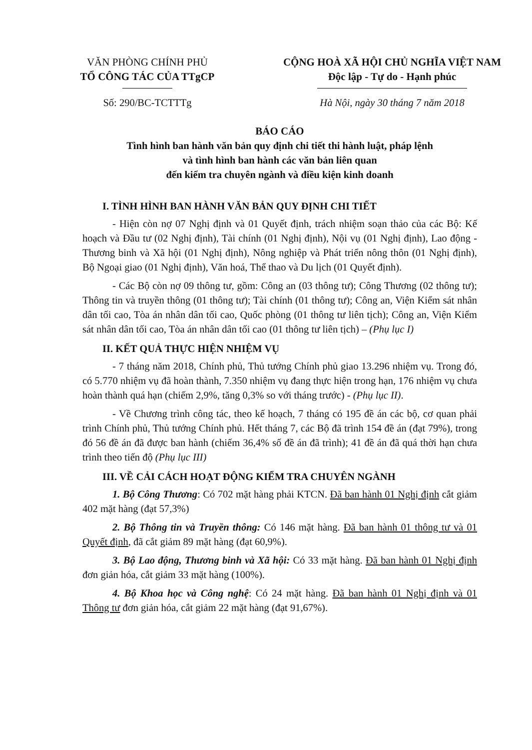VĂN PHÒNG CHÍNH PHỦ
TỔ CÔNG TÁC CỦA TTgCP
CỘNG HOÀ XÃ HỘI CHỦ NGHĨA VIỆT NAM
Độc lập - Tự do - Hạnh phúc
Số: 290/BC-TCTTTg Hà Nội, ngày 30 tháng 7 năm 2018
BÁO CÁO
Tình hình ban hành văn bản quy định chi tiết thi hành luật, pháp lệnh
và tình hình ban hành các văn bản liên quan
đến kiểm tra chuyên ngành và điều kiện kinh doanh
I. TÌNH HÌNH BAN HÀNH VĂN BẢN QUY ĐỊNH CHI TIẾT
- Hiện còn nợ 07 Nghị định và 01 Quyết định, trách nhiệm soạn thảo của các Bộ: Kế hoạch và Đầu tư (02 Nghị định), Tài chính (01 Nghị định), Nội vụ (01 Nghị định), Lao động - Thương binh và Xã hội (01 Nghị định), Nông nghiệp và Phát triển nông thôn (01 Nghị định), Bộ Ngoại giao (01 Nghị định), Văn hoá, Thể thao và Du lịch (01 Quyết định).
- Các Bộ còn nợ 09 thông tư, gồm: Công an (03 thông tư); Công Thương (02 thông tư); Thông tin và truyền thông (01 thông tư); Tài chính (01 thông tư); Công an, Viện Kiểm sát nhân dân tối cao, Tòa án nhân dân tối cao, Quốc phòng (01 thông tư liên tịch); Công an, Viện Kiểm sát nhân dân tối cao, Tòa án nhân dân tối cao (01 thông tư liên tịch) – (Phụ lục I)
II. KẾT QUẢ THỰC HIỆN NHIỆM VỤ
- 7 tháng năm 2018, Chính phủ, Thủ tướng Chính phủ giao 13.296 nhiệm vụ. Trong đó, có 5.770 nhiệm vụ đã hoàn thành, 7.350 nhiệm vụ đang thực hiện trong hạn, 176 nhiệm vụ chưa hoàn thành quá hạn (chiếm 2,9%, tăng 0,3% so với tháng trước) - (Phụ lục II).
- Về Chương trình công tác, theo kế hoạch, 7 tháng có 195 đề án các bộ, cơ quan phải trình Chính phủ, Thủ tướng Chính phủ. Hết tháng 7, các Bộ đã trình 154 đề án (đạt 79%), trong đó 56 đề án đã được ban hành (chiếm 36,4% số đề án đã trình); 41 đề án đã quá thời hạn chưa trình theo tiến độ (Phụ lục III)
III. VỀ CẢI CÁCH HOẠT ĐỘNG KIỂM TRA CHUYÊN NGÀNH
1. Bộ Công Thương: Có 702 mặt hàng phải KTCN. Đã ban hành 01 Nghị định cắt giảm 402 mặt hàng (đạt 57,3%)
2. Bộ Thông tin và Truyền thông: Có 146 mặt hàng. Đã ban hành 01 thông tư và 01 Quyết định, đã cắt giảm 89 mặt hàng (đạt 60,9%).
3. Bộ Lao động, Thương binh và Xã hội: Có 33 mặt hàng. Đã ban hành 01 Nghị định đơn giản hóa, cắt giảm 33 mặt hàng (100%).
4. Bộ Khoa học và Công nghệ: Có 24 mặt hàng. Đã ban hành 01 Nghị định và 01 Thông tư đơn giản hóa, cắt giảm 22 mặt hàng (đạt 91,67%).